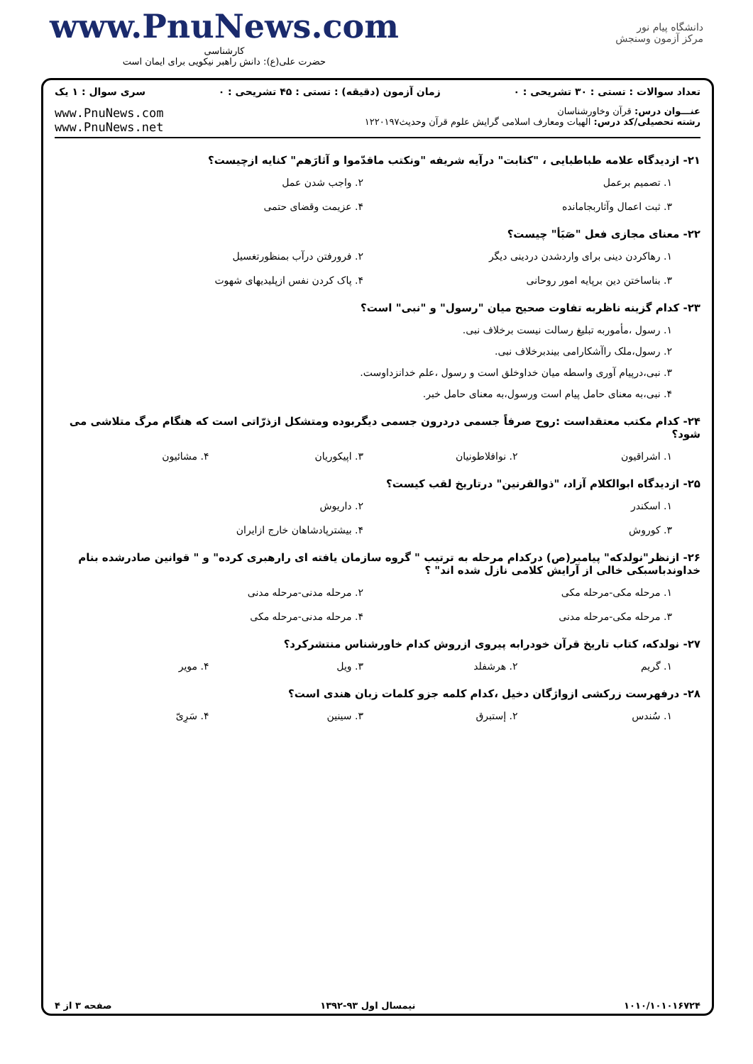www.PnuNews.com
کارشناسی
حضرت علی(ع): دانش راهبر نیکویی برای ایمان است
دانشگاه پیام نور
مرکز آزمون وسنجش
تعداد سوالات : تستی : ۳۰ تشریحی : ۰ زمان آزمون (دقیقه) : تستی : ۴۵ تشریحی : ۰ سری سوال : ۱ یک
www.PnuNews.com
www.PnuNews.net
عنـــوان درس: قرآن وخاورشناسان
رشته تحصیلی/کد درس: الهیات ومعارف اسلامی گرایش علوم قرآن وحدیث۱۲۲۰۱۹۷
۲۱- ازدیدگاه علامه طباطبایی ، "کتابت" درآیه شریفه "ونکتب ماقدّموا و آثارَهم" کنایه ازچیست؟
۱. تصمیم برعمل ۲. واجب شدن عمل ۳. ثبت اعمال وآثاربجامانده ۴. عزیمت وقضای حتمی
۲۲- معنای مجازی فعل "صَبَأ" چیست؟
۱. رهاکردن دینی برای واردشدن دردینی دیگر ۲. فرورفتن درآب بمنظورتغسیل ۳. بناساختن دین برپایه امور روحانی ۴. پاک کردن نفس ازپلیدیهای شهوت
۲۳- کدام گزینه ناظربه تفاوت صحیح میان "رسول" و "نبی" است؟
۱. رسول ،مأموربه تبلیغ رسالت نیست برخلاف نبی.
۲. رسول،ملک راآشکارامی بیندبرخلاف نبی.
۳. نبی،درپیام آوری واسطه میان خداوخلق است و رسول ،علم خدانزداوست.
۴. نبی،به معنای حامل پیام است ورسول،به معنای حامل خبر.
۲۴- کدام مکتب معتقداست :روح صرفاً جسمی دردرون جسمی دیگربوده ومتشکل ازذرّاتی است که هنگام مرگ متلاشی می شود؟
۱. اشراقیون ۲. نوافلاطونیان ۳. اپیکوریان ۴. مشائیون
۲۵- ازدیدگاه ابوالکلام آزاد، "ذوالقرنین" درتاریخ لقب کیست؟
۱. اسکندر ۲. داریوش ۳. کوروش ۴. بیشترپادشاهان خارج ازایران
۲۶- ازنظر"نولدکه" پیامبر(ص) درکدام مرحله به ترتیب " گروه سازمان یافته ای رارهبری کرده" و " قوانین صادرشده بنام خداوندباسبکی خالی از آرایش کلامی نازل شده اند" ؟
۱. مرحله مکی-مرحله مکی ۲. مرحله مدنی-مرحله مدنی ۳. مرحله مکی-مرحله مدنی ۴. مرحله مدنی-مرحله مکی
۲۷- نولدکه، کتاب تاریخ قرآن خودرابه پیروی ازروش کدام خاورشناس منتشرکرد؟
۱. گریم ۲. هرشفلد ۳. ویل ۴. مویر
۲۸- درفهرست زرکشی ازواژگان دخیل ،کدام کلمه جزو کلمات زبان هندی است؟
۱. سُندس ۲. إستبرق ۳. سینین ۴. سَرِیّ
۱۰۱۰/۱۰۱۰۱۶۷۲۴ نیمسال اول ۹۳-۱۳۹۲ صفحه ۳ از ۴